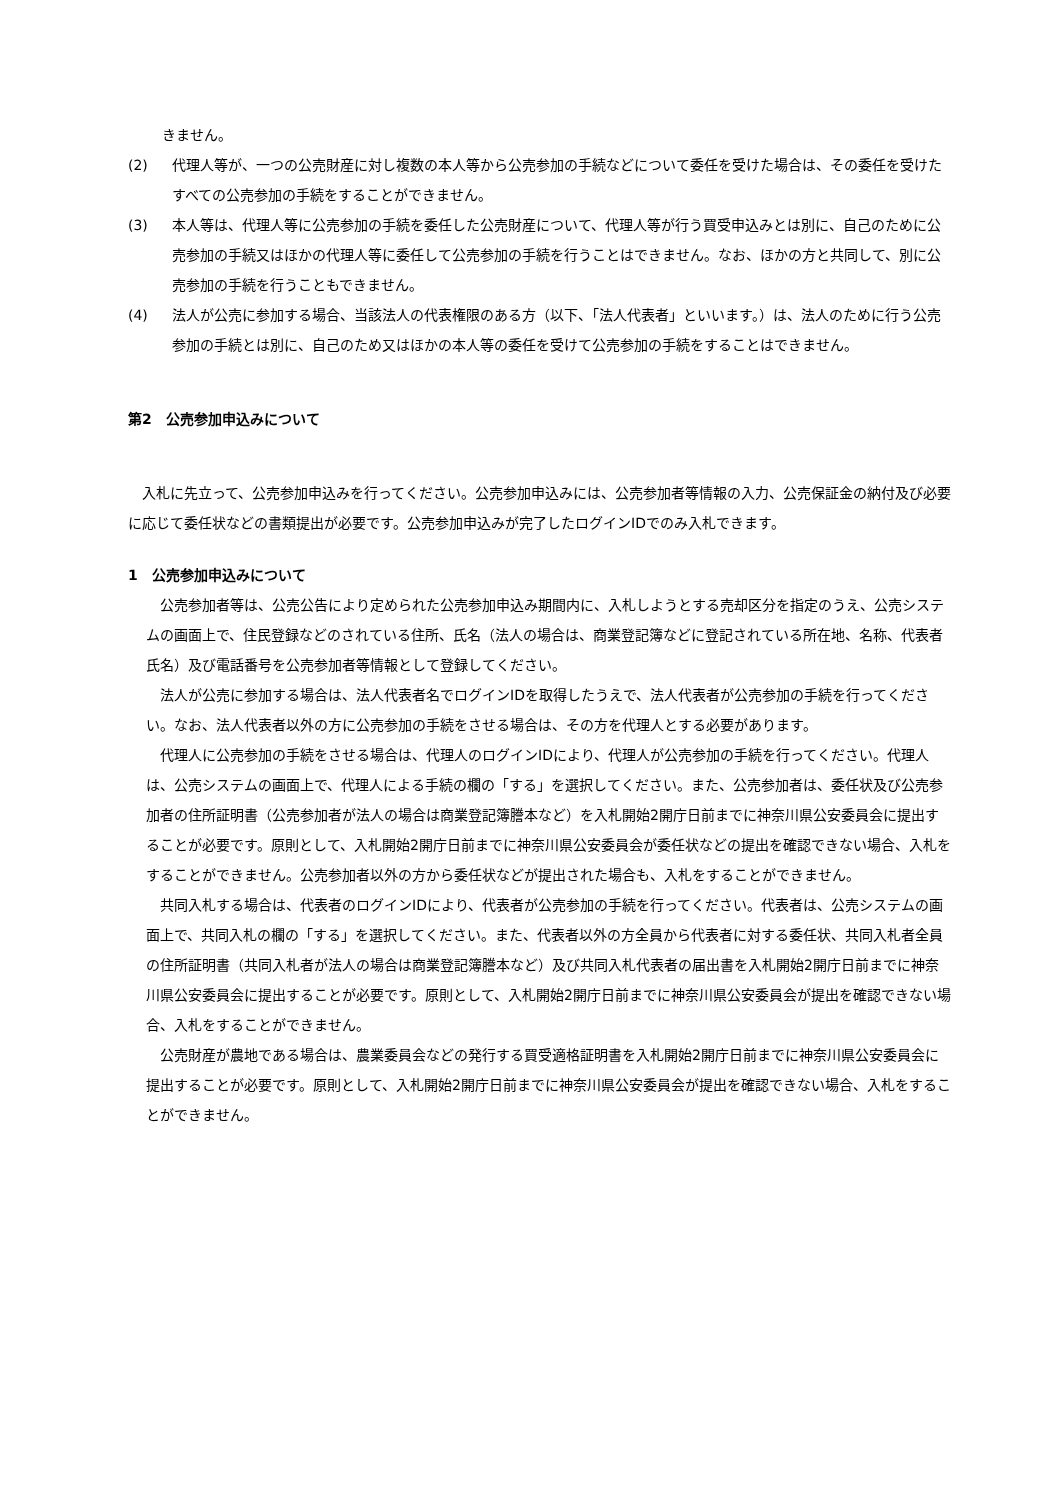きません。
(2) 代理人等が、一つの公売財産に対し複数の本人等から公売参加の手続などについて委任を受けた場合は、その委任を受けたすべての公売参加の手続をすることができません。
(3) 本人等は、代理人等に公売参加の手続を委任した公売財産について、代理人等が行う買受申込みとは別に、自己のために公売参加の手続又はほかの代理人等に委任して公売参加の手続を行うことはできません。なお、ほかの方と共同して、別に公売参加の手続を行うこともできません。
(4) 法人が公売に参加する場合、当該法人の代表権限のある方（以下、「法人代表者」といいます。）は、法人のために行う公売参加の手続とは別に、自己のため又はほかの本人等の委任を受けて公売参加の手続をすることはできません。
第2　公売参加申込みについて
　入札に先立って、公売参加申込みを行ってください。公売参加申込みには、公売参加者等情報の入力、公売保証金の納付及び必要に応じて委任状などの書類提出が必要です。公売参加申込みが完了したログインIDでのみ入札できます。
1　公売参加申込みについて
　公売参加者等は、公売公告により定められた公売参加申込み期間内に、入札しようとする売却区分を指定のうえ、公売システムの画面上で、住民登録などのされている住所、氏名（法人の場合は、商業登記簿などに登記されている所在地、名称、代表者氏名）及び電話番号を公売参加者等情報として登録してください。
　法人が公売に参加する場合は、法人代表者名でログインIDを取得したうえで、法人代表者が公売参加の手続を行ってください。なお、法人代表者以外の方に公売参加の手続をさせる場合は、その方を代理人とする必要があります。
　代理人に公売参加の手続をさせる場合は、代理人のログインIDにより、代理人が公売参加の手続を行ってください。代理人は、公売システムの画面上で、代理人による手続の欄の「する」を選択してください。また、公売参加者は、委任状及び公売参加者の住所証明書（公売参加者が法人の場合は商業登記簿謄本など）を入札開始2開庁日前までに神奈川県公安委員会に提出することが必要です。原則として、入札開始2開庁日前までに神奈川県公安委員会が委任状などの提出を確認できない場合、入札をすることができません。公売参加者以外の方から委任状などが提出された場合も、入札をすることができません。
　共同入札する場合は、代表者のログインIDにより、代表者が公売参加の手続を行ってください。代表者は、公売システムの画面上で、共同入札の欄の「する」を選択してください。また、代表者以外の方全員から代表者に対する委任状、共同入札者全員の住所証明書（共同入札者が法人の場合は商業登記簿謄本など）及び共同入札代表者の届出書を入札開始2開庁日前までに神奈川県公安委員会に提出することが必要です。原則として、入札開始2開庁日前までに神奈川県公安委員会が提出を確認できない場合、入札をすることができません。
　公売財産が農地である場合は、農業委員会などの発行する買受適格証明書を入札開始2開庁日前までに神奈川県公安委員会に提出することが必要です。原則として、入札開始2開庁日前までに神奈川県公安委員会が提出を確認できない場合、入札をすることができません。